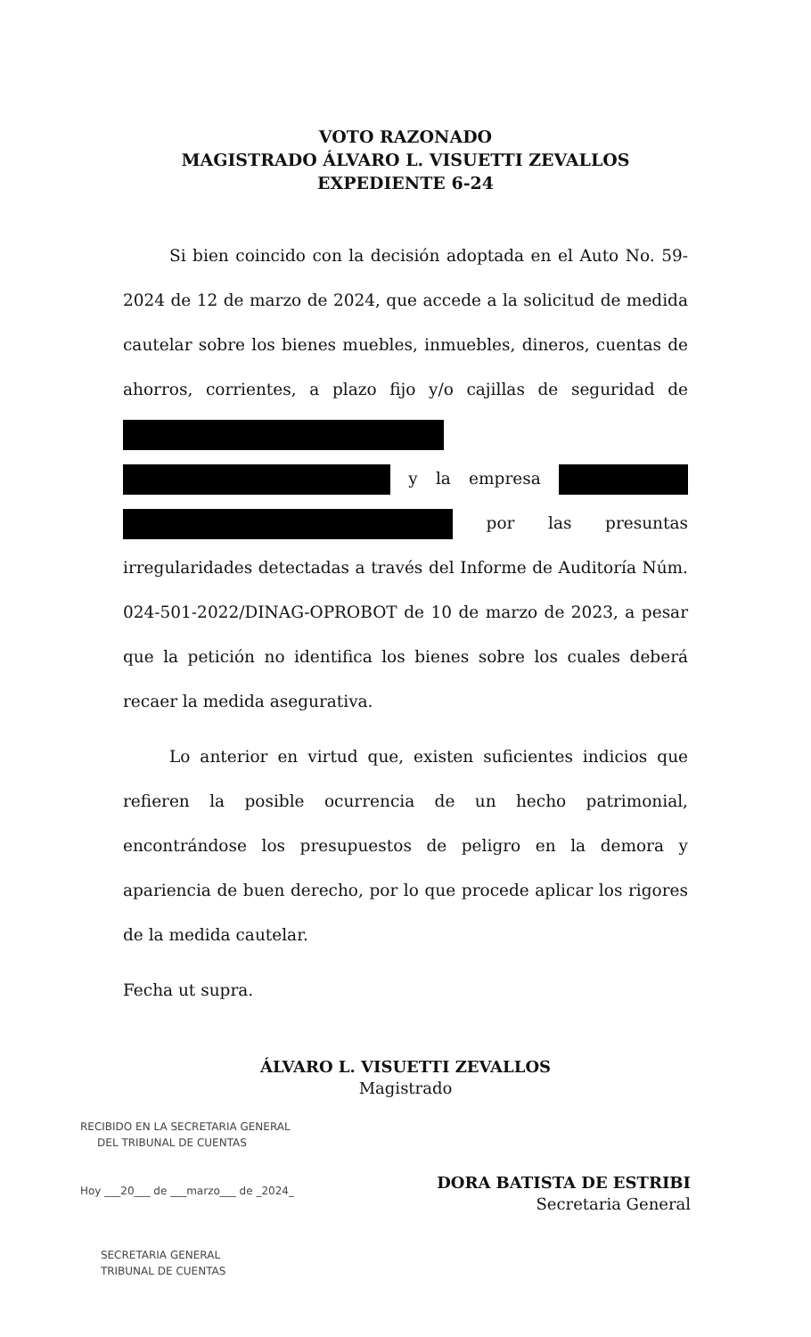VOTO RAZONADO
MAGISTRADO ÁLVARO L. VISUETTI ZEVALLOS
EXPEDIENTE 6-24
Si bien coincido con la decisión adoptada en el Auto No. 59-2024 de 12 de marzo de 2024, que accede a la solicitud de medida cautelar sobre los bienes muebles, inmuebles, dineros, cuentas de ahorros, corrientes, a plazo fijo y/o cajillas de seguridad de y la empresa por las presuntas irregularidades detectadas a través del Informe de Auditoría Núm. 024-501-2022/DINAG-OPROBOT de 10 de marzo de 2023, a pesar que la petición no identifica los bienes sobre los cuales deberá recaer la medida asegurativa.
Lo anterior en virtud que, existen suficientes indicios que refieren la posible ocurrencia de un hecho patrimonial, encontrándose los presupuestos de peligro en la demora y apariencia de buen derecho, por lo que procede aplicar los rigores de la medida cautelar.
Fecha ut supra.
ÁLVARO L. VISUETTI ZEVALLOS
Magistrado
RECIBIDO EN LA SECRETARIA GENERAL
DEL TRIBUNAL DE CUENTAS
Hoy ___20___ de ___marzo___ de _2024_
SECRETARIA GENERAL
TRIBUNAL DE CUENTAS
DORA BATISTA DE ESTRIBI
Secretaria General